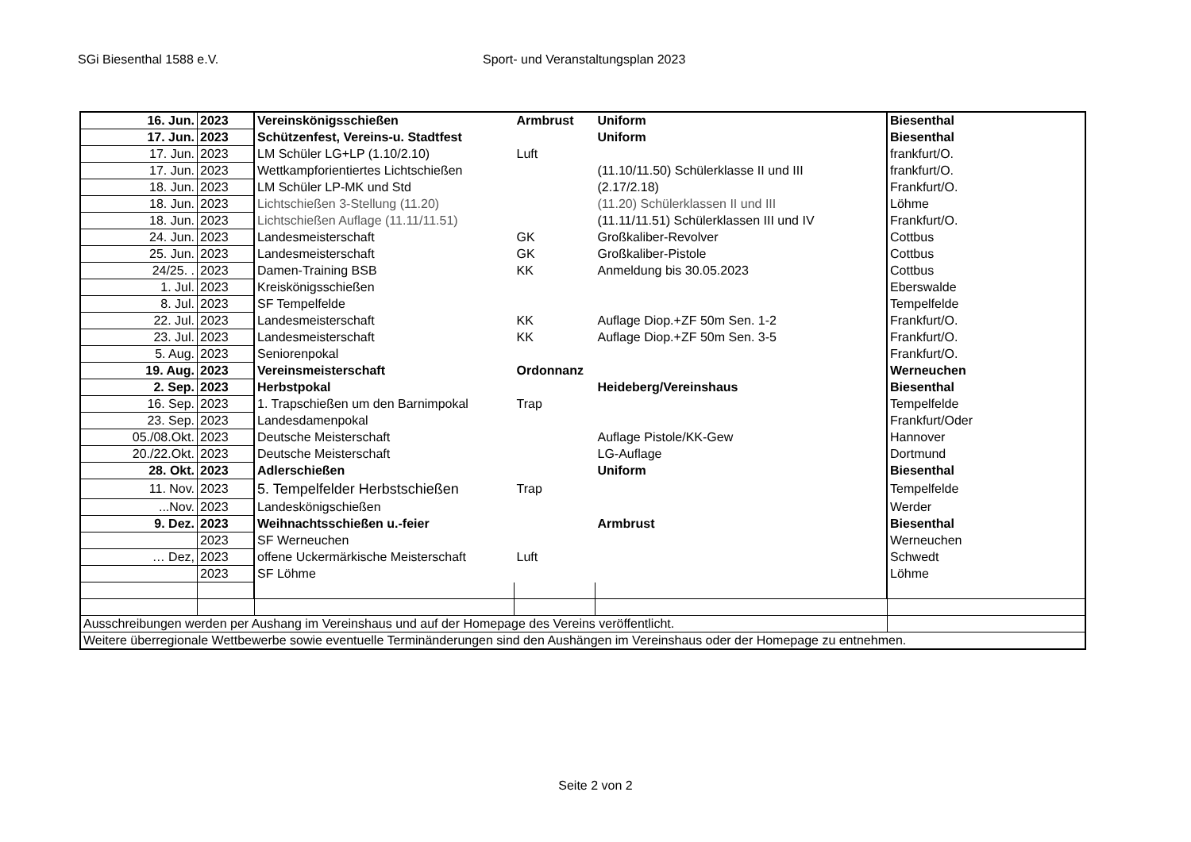SGi Biesenthal 1588 e.V. Sport- und Veranstaltungsplan 2023
| 16. Jun. | 2023 | Vereinskönigsschießen | Armbrust | Uniform | Biesenthal |
| 17. Jun. | 2023 | Schützenfest, Vereins-u. Stadtfest | | Uniform | Biesenthal |
| 17. Jun. | 2023 | LM Schüler LG+LP (1.10/2.10) | Luft | | frankfurt/O. |
| 17. Jun. | 2023 | Wettkampforientiertes Lichtschießen | | (11.10/11.50) Schülerklasse II und III | frankfurt/O. |
| 18. Jun. | 2023 | LM Schüler LP-MK und Std | | (2.17/2.18) | Frankfurt/O. |
| 18. Jun. | 2023 | Lichtschießen 3-Stellung (11.20) | | (11.20) Schülerklassen II und III | Löhme |
| 18. Jun. | 2023 | Lichtschießen Auflage (11.11/11.51) | | (11.11/11.51) Schülerklassen III und IV | Frankfurt/O. |
| 24. Jun. | 2023 | Landesmeisterschaft | GK | Großkaliber-Revolver | Cottbus |
| 25. Jun. | 2023 | Landesmeisterschaft | GK | Großkaliber-Pistole | Cottbus |
| 24/25. . | 2023 | Damen-Training BSB | KK | Anmeldung bis 30.05.2023 | Cottbus |
| 1. Jul. | 2023 | Kreiskönigsschießen | | | Eberswalde |
| 8. Jul. | 2023 | SF Tempelfelde | | | Tempelfelde |
| 22. Jul. | 2023 | Landesmeisterschaft | KK | Auflage Diop.+ZF 50m Sen. 1-2 | Frankfurt/O. |
| 23. Jul. | 2023 | Landesmeisterschaft | KK | Auflage Diop.+ZF 50m Sen. 3-5 | Frankfurt/O. |
| 5. Aug. | 2023 | Seniorenpokal | | | Frankfurt/O. |
| 19. Aug. | 2023 | Vereinsmeisterschaft | Ordonnanz | | Werneuchen |
| 2. Sep. | 2023 | Herbstpokal | | Heideberg/Vereinshaus | Biesenthal |
| 16. Sep. | 2023 | 1. Trapschießen um den Barnimpokal | Trap | | Tempelfelde |
| 23. Sep. | 2023 | Landesdamenpokal | | | Frankfurt/Oder |
| 05./08.Okt. | 2023 | Deutsche Meisterschaft | | Auflage Pistole/KK-Gew | Hannover |
| 20./22.Okt. | 2023 | Deutsche Meisterschaft | | LG-Auflage | Dortmund |
| 28. Okt. | 2023 | Adlerschießen | | Uniform | Biesenthal |
| 11. Nov. | 2023 | 5. Tempelfelder Herbstschießen | Trap | | Tempelfelde |
| ...Nov. | 2023 | Landeskönigschießen | | | Werder |
| 9. Dez. | 2023 | Weihnachtsschießen u.-feier | | Armbrust | Biesenthal |
| | 2023 | SF Werneuchen | | | Werneuchen |
| … Dez, | 2023 | offene Uckermärkische Meisterschaft | Luft | | Schwedt |
| | 2023 | SF Löhme | | | Löhme |
| Ausschreibungen werden per Aushang im Vereinshaus und auf der Homepage des Vereins veröffentlicht. | | | | | |
| Weitere überregionale Wettbewerbe sowie eventuelle Terminänderungen sind den Aushängen im Vereinshaus oder der Homepage zu entnehmen. | | | | | |
Seite 2 von 2